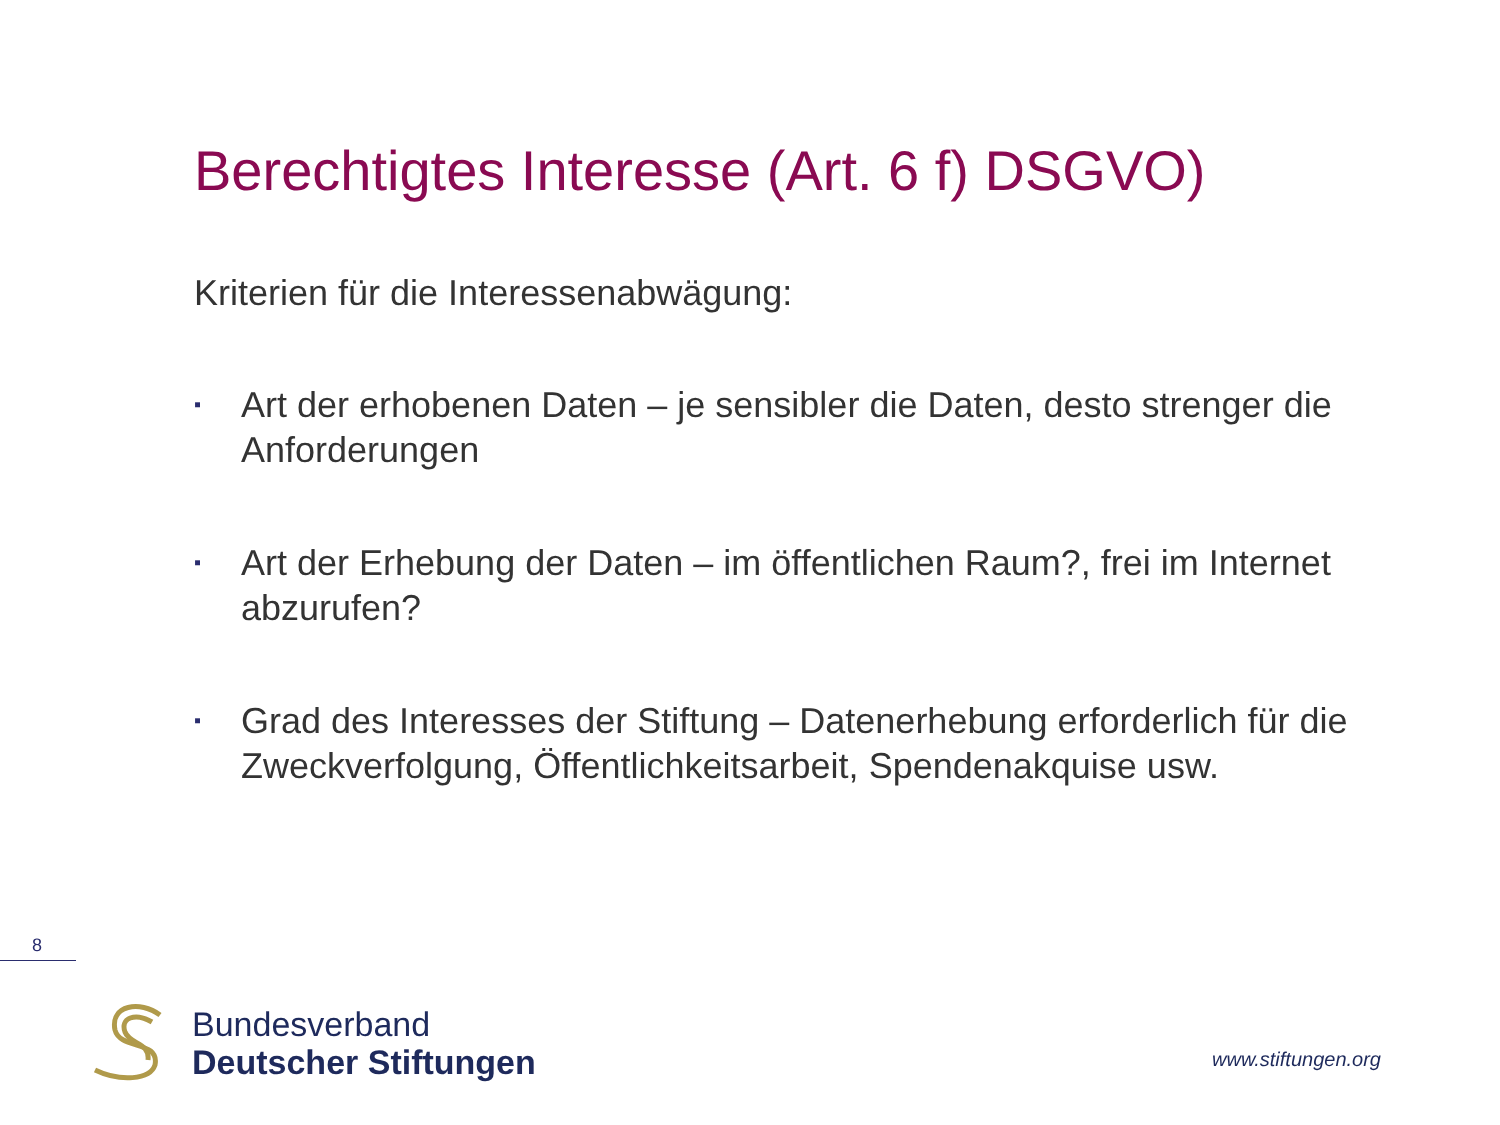Berechtigtes Interesse (Art. 6 f) DSGVO)
Kriterien für die Interessenabwägung:
▪ Art der erhobenen Daten – je sensibler die Daten, desto strenger die Anforderungen
▪ Art der Erhebung der Daten – im öffentlichen Raum?, frei im Internet abzurufen?
▪ Grad des Interesses der Stiftung – Datenerhebung erforderlich für die Zweckverfolgung, Öffentlichkeitsarbeit, Spendenakquise usw.
8
Bundesverband
Deutscher Stiftungen
www.stiftungen.org